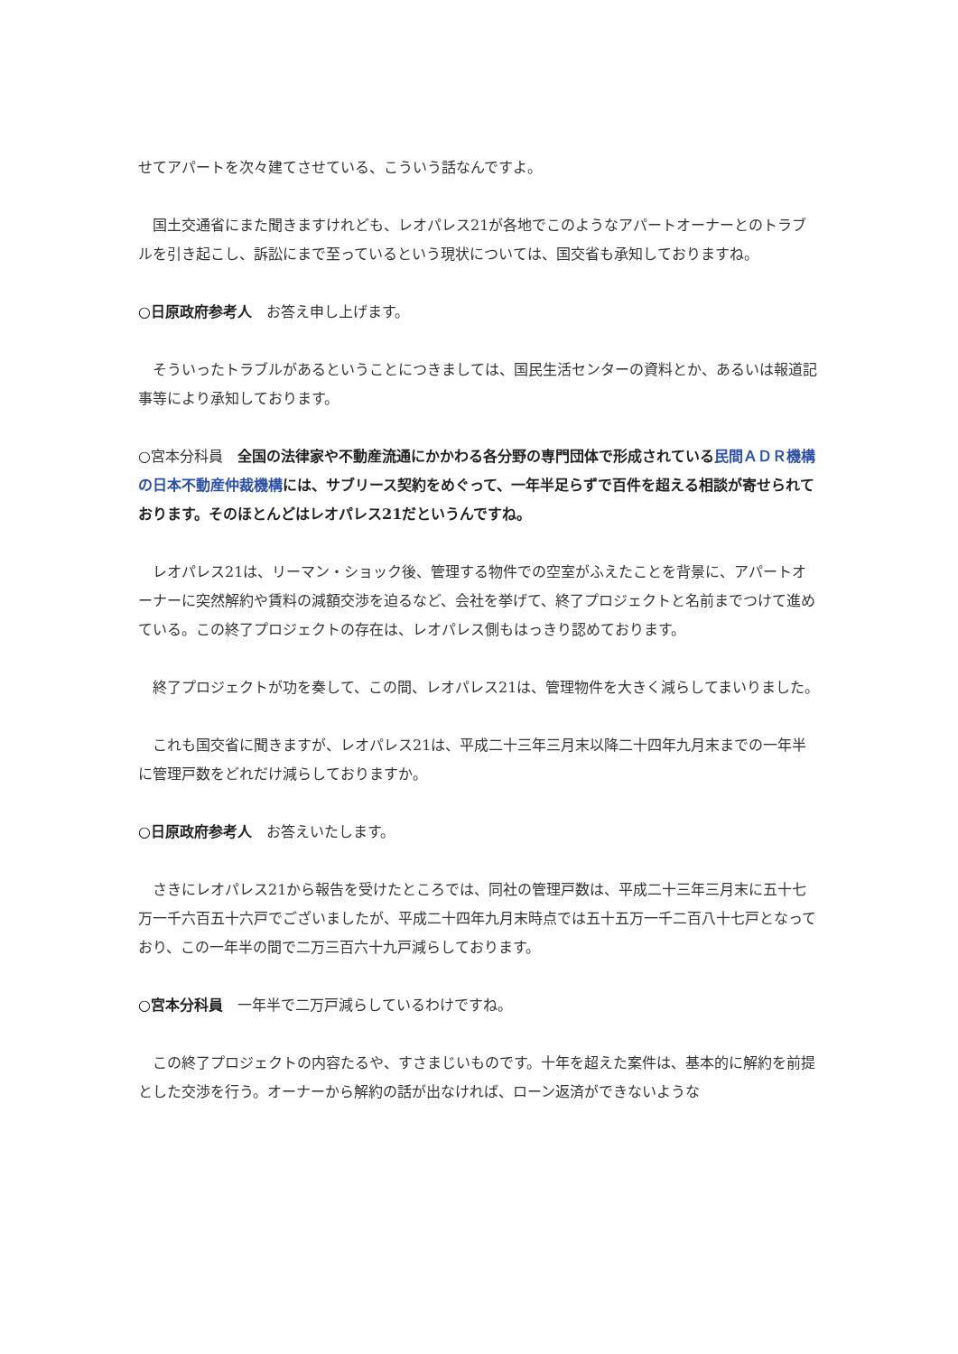せてアパートを次々建てさせている、こういう話なんですよ。
　国土交通省にまた聞きますけれども、レオパレス21が各地でこのようなアパートオーナーとのトラブルを引き起こし、訴訟にまで至っているという現状については、国交省も承知しておりますね。
○日原政府参考人　お答え申し上げます。
　そういったトラブルがあるということにつきましては、国民生活センターの資料とか、あるいは報道記事等により承知しております。
○宮本分科員　全国の法律家や不動産流通にかかわる各分野の専門団体で形成されている民間ＡＤＲ機構の日本不動産仲裁機構には、サブリース契約をめぐって、一年半足らずで百件を超える相談が寄せられております。そのほとんどはレオパレス21だというんですね。
　レオパレス21は、リーマン・ショック後、管理する物件での空室がふえたことを背景に、アパートオーナーに突然解約や賃料の減額交渉を迫るなど、会社を挙げて、終了プロジェクトと名前までつけて進めている。この終了プロジェクトの存在は、レオパレス側もはっきり認めております。
　終了プロジェクトが功を奏して、この間、レオパレス21は、管理物件を大きく減らしてまいりました。
　これも国交省に聞きますが、レオパレス21は、平成二十三年三月末以降二十四年九月末までの一年半に管理戸数をどれだけ減らしておりますか。
○日原政府参考人　お答えいたします。
　さきにレオパレス21から報告を受けたところでは、同社の管理戸数は、平成二十三年三月末に五十七万一千六百五十六戸でございましたが、平成二十四年九月末時点では五十五万一千二百八十七戸となっており、この一年半の間で二万三百六十九戸減らしております。
○宮本分科員　一年半で二万戸減らしているわけですね。
　この終了プロジェクトの内容たるや、すさまじいものです。十年を超えた案件は、基本的に解約を前提とした交渉を行う。オーナーから解約の話が出なければ、ローン返済ができないような